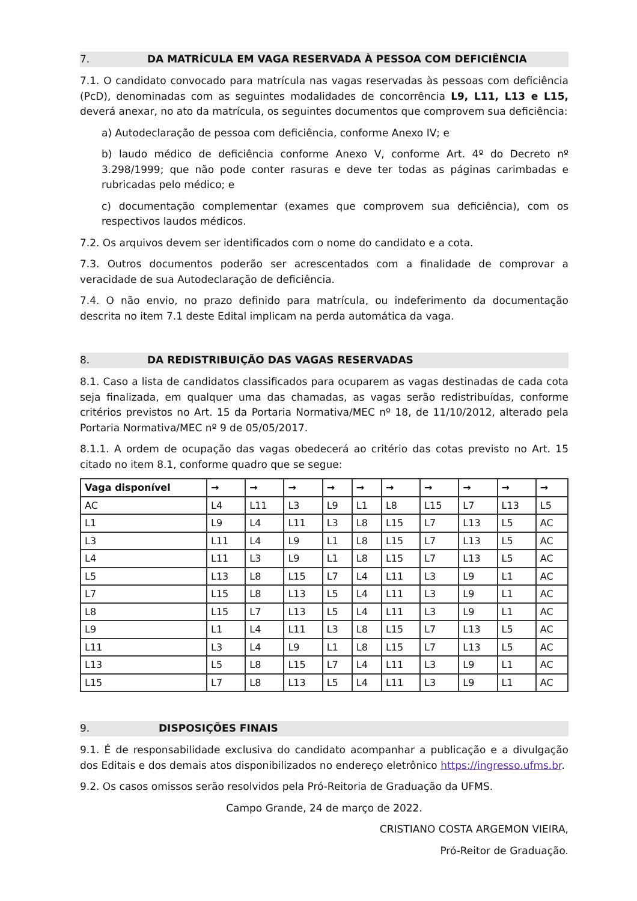7. DA MATRÍCULA EM VAGA RESERVADA À PESSOA COM DEFICIÊNCIA
7.1. O candidato convocado para matrícula nas vagas reservadas às pessoas com deficiência (PcD), denominadas com as seguintes modalidades de concorrência L9, L11, L13 e L15, deverá anexar, no ato da matrícula, os seguintes documentos que comprovem sua deficiência:
a) Autodeclaração de pessoa com deficiência, conforme Anexo IV; e
b) laudo médico de deficiência conforme Anexo V, conforme Art. 4º do Decreto nº 3.298/1999; que não pode conter rasuras e deve ter todas as páginas carimbadas e rubricadas pelo médico; e
c) documentação complementar (exames que comprovem sua deficiência), com os respectivos laudos médicos.
7.2. Os arquivos devem ser identificados com o nome do candidato e a cota.
7.3. Outros documentos poderão ser acrescentados com a finalidade de comprovar a veracidade de sua Autodeclaração de deficiência.
7.4. O não envio, no prazo definido para matrícula, ou indeferimento da documentação descrita no item 7.1 deste Edital implicam na perda automática da vaga.
8. DA REDISTRIBUIÇÃO DAS VAGAS RESERVADAS
8.1. Caso a lista de candidatos classificados para ocuparem as vagas destinadas de cada cota seja finalizada, em qualquer uma das chamadas, as vagas serão redistribuídas, conforme critérios previstos no Art. 15 da Portaria Normativa/MEC nº 18, de 11/10/2012, alterado pela Portaria Normativa/MEC nº 9 de 05/05/2017.
8.1.1. A ordem de ocupação das vagas obedecerá ao critério das cotas previsto no Art. 15 citado no item 8.1, conforme quadro que se segue:
| Vaga disponível | → | → | → | → | → | → | → | → | → | → |
| --- | --- | --- | --- | --- | --- | --- | --- | --- | --- | --- |
| AC | L4 | L11 | L3 | L9 | L1 | L8 | L15 | L7 | L13 | L5 |
| L1 | L9 | L4 | L11 | L3 | L8 | L15 | L7 | L13 | L5 | AC |
| L3 | L11 | L4 | L9 | L1 | L8 | L15 | L7 | L13 | L5 | AC |
| L4 | L11 | L3 | L9 | L1 | L8 | L15 | L7 | L13 | L5 | AC |
| L5 | L13 | L8 | L15 | L7 | L4 | L11 | L3 | L9 | L1 | AC |
| L7 | L15 | L8 | L13 | L5 | L4 | L11 | L3 | L9 | L1 | AC |
| L8 | L15 | L7 | L13 | L5 | L4 | L11 | L3 | L9 | L1 | AC |
| L9 | L1 | L4 | L11 | L3 | L8 | L15 | L7 | L13 | L5 | AC |
| L11 | L3 | L4 | L9 | L1 | L8 | L15 | L7 | L13 | L5 | AC |
| L13 | L5 | L8 | L15 | L7 | L4 | L11 | L3 | L9 | L1 | AC |
| L15 | L7 | L8 | L13 | L5 | L4 | L11 | L3 | L9 | L1 | AC |
9. DISPOSIÇÕES FINAIS
9.1. É de responsabilidade exclusiva do candidato acompanhar a publicação e a divulgação dos Editais e dos demais atos disponibilizados no endereço eletrônico https://ingresso.ufms.br.
9.2. Os casos omissos serão resolvidos pela Pró-Reitoria de Graduação da UFMS.
Campo Grande, 24 de março de 2022.
CRISTIANO COSTA ARGEMON VIEIRA,
Pró-Reitor de Graduação.